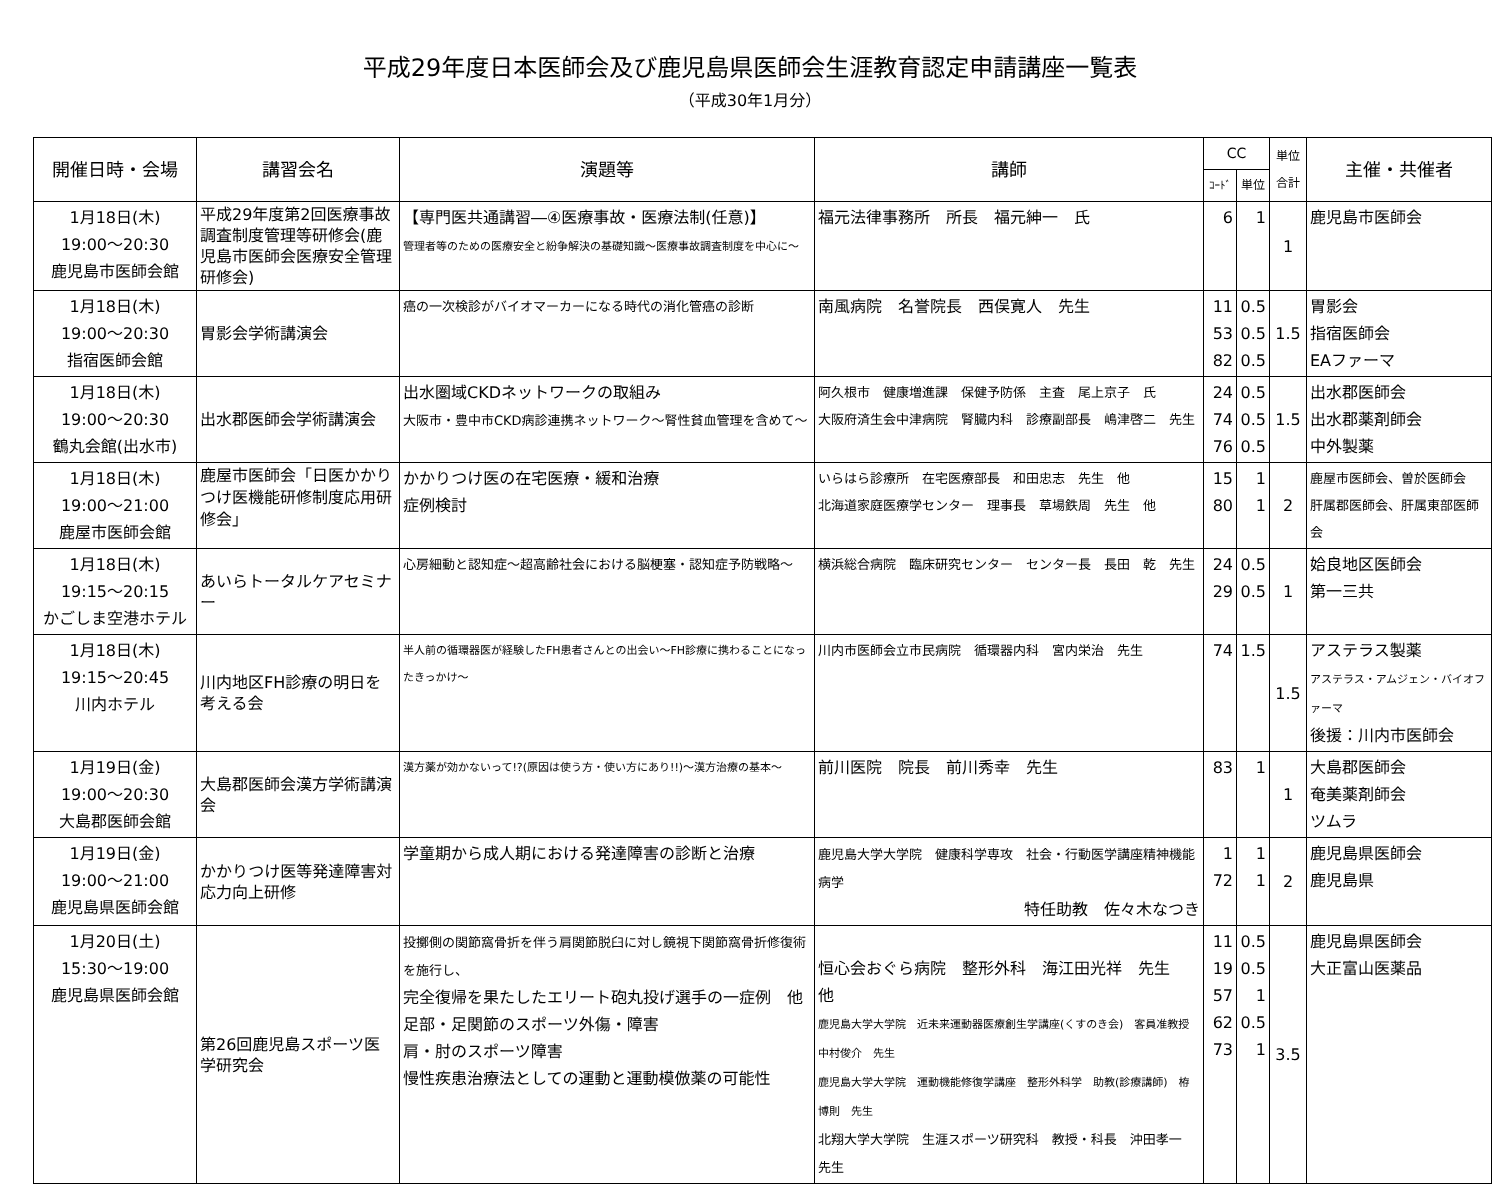平成29年度日本医師会及び鹿児島県医師会生涯教育認定申請講座一覧表
（平成30年1月分）
| 開催日時・会場 | 講習会名 | 演題等 | 講師 | CC | | 単位 合計 | 主催・共催者 |
| --- | --- | --- | --- | --- | --- | --- | --- |
| | | | | ｺｰﾄﾞ | 単位 | | |
| 1月18日(木) 19:00～20:30 鹿児島市医師会館 | 平成29年度第2回医療事故調査制度管理等研修会(鹿児島市医師会医療安全管理研修会) | 【専門医共通講習―④医療事故・医療法制(任意)】 管理者等のための医療安全と紛争解決の基礎知識～医療事故調査制度を中心に～ | 福元法律事務所 所長 福元紳一 氏 | 6 | 1 | 1 | 鹿児島市医師会 |
| 1月18日(木) 19:00～20:30 指宿医師会館 | 胃影会学術講演会 | 癌の一次検診がバイオマーカーになる時代の消化管癌の診断 | 南風病院 名誉院長 西俣寛人 先生 | 11 53 82 | 0.5 0.5 0.5 | 1.5 | 胃影会 指宿医師会 EAファーマ |
| 1月18日(木) 19:00～20:30 鶴丸会館(出水市) | 出水郡医師会学術講演会 | 出水圏域CKDネットワークの取組み 大阪市・豊中市CKD病診連携ネットワーク～腎性貧血管理を含めて～ | 阿久根市 健康増進課 保健予防係 主査 尾上京子 氏 大阪府済生会中津病院 腎臓内科 診療副部長 嶋津啓二 先生 | 24 74 76 | 0.5 0.5 0.5 | 1.5 | 出水郡医師会 出水郡薬剤師会 中外製薬 |
| 1月18日(木) 19:00～21:00 鹿屋市医師会館 | 鹿屋市医師会「日医かかりつけ医機能研修制度応用研修会」 | かかりつけ医の在宅医療・緩和治療 症例検討 | いらはら診療所 在宅医療部長 和田忠志 先生 他 北海道家庭医療学センター 理事長 草場鉄周 先生 他 | 15 80 | 1 1 | 2 | 鹿屋市医師会、曽於医師会 肝属郡医師会、肝属東部医師会 |
| 1月18日(木) 19:15～20:15 かごしま空港ホテル | あいらトータルケアセミナー | 心房細動と認知症～超高齢社会における脳梗塞・認知症予防戦略～ | 横浜総合病院 臨床研究センター センター長 長田 乾 先生 | 24 29 | 0.5 0.5 | 1 | 姶良地区医師会 第一三共 |
| 1月18日(木) 19:15～20:45 川内ホテル | 川内地区FH診療の明日を考える会 | 半人前の循環器医が経験したFH患者さんとの出会い～FH診療に携わることになったきっかけ～ | 川内市医師会立市民病院 循環器内科 宮内栄治 先生 | 74 | 1.5 | 1.5 | アステラス製薬 アステラス・アムジェン・バイオファーマ 後援：川内市医師会 |
| 1月19日(金) 19:00～20:30 大島郡医師会館 | 大島郡医師会漢方学術講演会 | 漢方薬が効かないって!?(原因は使う方・使い方にあり!!)～漢方治療の基本～ | 前川医院 院長 前川秀幸 先生 | 83 | 1 | 1 | 大島郡医師会 奄美薬剤師会 ツムラ |
| 1月19日(金) 19:00～21:00 鹿児島県医師会館 | かかりつけ医等発達障害対応力向上研修 | 学童期から成人期における発達障害の診断と治療 | 鹿児島大学大学院 健康科学専攻 社会・行動医学講座精神機能病学 特任助教 佐々木なつき | 1 72 | 1 1 | 2 | 鹿児島県医師会 鹿児島県 |
| 1月20日(土) 15:30～19:00 鹿児島県医師会館 | 第26回鹿児島スポーツ医学研究会 | 投擲側の関節窩骨折を伴う肩関節脱臼に対し鏡視下関節窩骨折修復術を施行し、 完全復帰を果たしたエリート砲丸投げ選手の一症例 他 足部・足関節のスポーツ外傷・障害 肩・肘のスポーツ障害 慢性疾患治療法としての運動と運動模倣薬の可能性 | 恒心会おぐら病院 整形外科 海江田光祥 先生 他 鹿児島大学大学院 近未来運動器医療創生学講座(くすのき会) 客員准教授 中村俊介 先生 鹿児島大学大学院 運動機能修復学講座 整形外科学 助教(診療講師) 栫 博則 先生 北翔大学大学院 生涯スポーツ研究科 教授・科長 沖田孝一 先生 | 11 19 57 62 73 | 0.5 0.5 1 0.5 1 | 3.5 | 鹿児島県医師会 大正富山医薬品 |